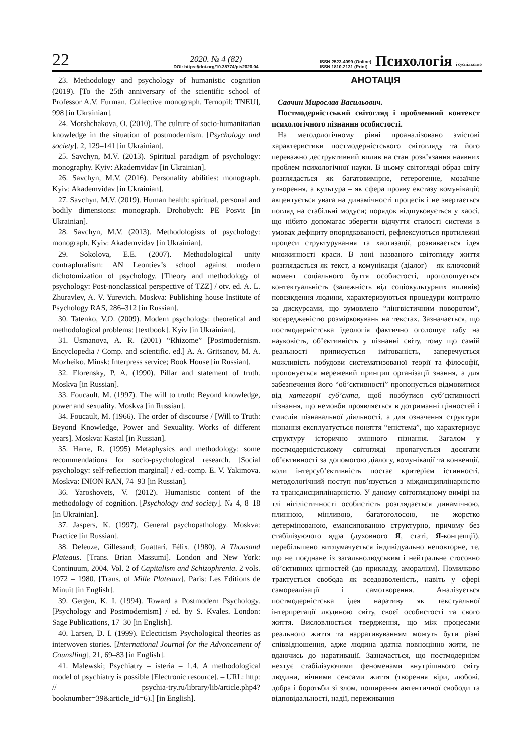22
2020. № 4 (82)
DOI: https://doi.org/10.35774/pis2020.04
ISSN 2523-4099 (Online)
ISSN 1810-2131 (Print)
Психологія і суспільство
23. Methodology and psychology of humanistic cognition (2019). [To the 25th anniversary of the scientific school of Professor A.V. Furman. Collective monograph. Ternopil: TNEU], 998 [in Ukrainian].
24. Morshchakova, O. (2010). The culture of socio-humanitarian knowledge in the situation of postmodernism. [Psychology and society]. 2, 129–141 [in Ukrainian].
25. Savchyn, M.V. (2013). Spiritual paradigm of psychology: monography. Kyiv: Akademvidav [in Ukrainian].
26. Savchyn, M.V. (2016). Personality abilities: monograph. Kyiv: Akademvidav [in Ukrainian].
27. Savchyn, M.V. (2019). Human health: spiritual, personal and bodily dimensions: monograph. Drohobych: PE Posvit [in Ukrainian].
28. Savchyn, M.V. (2013). Methodologists of psychology: monograph. Kyiv: Akademvidav [in Ukrainian].
29. Sokolova, E.E. (2007). Methodological unity contrapluralism: AN Leontiev’s school against modern dichotomization of psychology. [Theory and methodology of psychology: Post-nonclassical perspective of TZZ] / otv. ed. A. L. Zhuravlev, A. V. Yurevich. Moskva: Publishing house Institute of Psychology RAS, 286–312 [in Russian].
30. Tatenko, V.O. (2009). Modern psychology: theoretical and methodological problems: [textbook]. Kyiv [in Ukrainian].
31. Usmanova, A. R. (2001) “Rhizome” [Postmodernism. Encyclopedia / Comp. and scientific. ed.] A. A. Gritsanov, M. A. Mozheiko. Minsk: Interpress service; Book House [in Russian].
32. Florensky, P. A. (1990). Pillar and statement of truth. Moskva [in Russian].
33. Foucault, M. (1997). The will to truth: Beyond knowledge, power and sexuality. Moskva [in Russian].
34. Foucault, M. (1966). The order of discourse / [Will to Truth: Beyond Knowledge, Power and Sexuality. Works of different years]. Moskva: Kastal [in Russian].
35. Harre, R. (1995) Metaphysics and methodology: some recommendations for socio-psychological research. [Social psychology: self-reflection marginal] / ed.-comp. E. V. Yakimova. Moskva: INION RAN, 74–93 [in Russian].
36. Yaroshovets, V. (2012). Humanistic content of the methodology of cognition. [Psychology and society]. № 4, 8–18 [in Ukrainian].
37. Jaspers, K. (1997). General psychopathology. Moskva: Practice [in Russian].
38. Deleuze, Gillesand; Guattari, Félix. (1980). A Thousand Plateaus. [Trans. Brian Massumi]. London and New York: Continuum, 2004. Vol. 2 of Capitalism and Schizophrenia. 2 vols. 1972 – 1980. [Trans. of Mille Plateaux]. Paris: Les Editions de Minuit [in English].
39. Gergen, K. I. (1994). Toward a Postmodern Psychology. [Psychology and Postmodernism] / ed. by S. Kvales. London: Sage Publications, 17–30 [in English].
40. Larsen, D. I. (1999). Eclecticism Psychological theories as interwoven stories. [International Journal for the Advoncement of Counslling], 21, 69–83 [in English].
41. Malewski; Psychiatry – isteria – 1.4. A methodological model of psychiatry is possible [Electronic resource]. – URL: http: // psychia-try.ru/library/lib/article.php4?booknumber=39&article_id=6).] [in English].
АНОТАЦІЯ
Савчин Мирослав Васильович.
Постмодерністський світогляд і проблемний контекст психологічного пізнання особистості.
На методологічному рівні проаналізовано змістові характеристики постмодерністського світогляду та його переважно деструктивний вплив на стан розв’язання наявних проблем психологічної науки. В цьому світогляді образ світу розглядається як багатовимірне, гетерогенне, мозаїчне утворення, а культура – як сфера прояву екстазу комунікації; акцентується увага на динамічності процесів і не звертається погляд на стабільні модуси; порядок відшуковується у хаосі, що нібито допомагає зберегти відчуття сталості системи в умовах дефіциту впорядкованості, рефлексуються протилежні процеси структурування та хаотизації, розвивається ідея множинності краси. В лоні названого світогляду життя розглядається як текст, а комунікація (діалог) – як ключовий момент соціального буття особистості, проголошується контектуальність (залежність від соціокультурних впливів) повсякдення людини, характеризуються процедури контролю за дискурсами, що зумовлено “лінгвістичним поворотом”, зосередженістю розмірковувань на текстах. Зазначається, що постмодерністська ідеологія фактично оголошує табу на науковість, об’єктивність у пізнанні світу, тому що самій реальності приписується імітованість, заперечується можливість побудови систематизованої теорії та філософії, пропонується мережевий принцип організації знання, а для забезпечення його “об’єктивності” пропонується відмовитися від категорії суб’єкта, щоб позбутися суб’єктивності пізнання, що немовби проявляється в дотриманні цінностей і смислів пізнавальної діяльності, а для означення структури пізнання експлуатується поняття “епістема”, що характеризує структуру історично змінного пізнання. Загалом у постмодерністському світогляді пропагується досягати об’єктивності за допомогою діалогу, комунікації та конвенції, коли інтерсуб’єктивність постає критерієм істинності, методологічний поступ пов’язується з міждисциплінарністю та трансдисциплінарністю. У даному світоглядному вимірі на тлі нігілістичності особистість розглядається динамічною, плинною, мінливою, багатоголосою, не жорстко детермінованою, емансипованою структурно, причому без стабілізуючого ядра (духовного Я, статі, Я-концепції), перебільшено витлумачується індивідуально неповторне, те, що не поєднане із загальнолюдським і нейтральне стосовно об’єктивних цінностей (до прикладу, аморалізм). Помилково трактується свобода як вседозволеність, навіть у сфері самореалізації і самотворення. Аналізується постмодерністська ідея наративу як текстуальної інтерпретації людиною світу, своєї особистості та свого життя. Висловлюється твердження, що між процесами реального життя та нарративуванням можуть бути різні співвідношення, адже людина здатна повноцінно жити, не вдаючись до наративації. Зазначається, що постмодернізм нехтує стабілізуючими феноменами внутрішнього світу людини, вічними сенсами життя (творення віри, любові, добра і боротьби зі злом, поширення автентичної свободи та відповідальності, надії, переживання